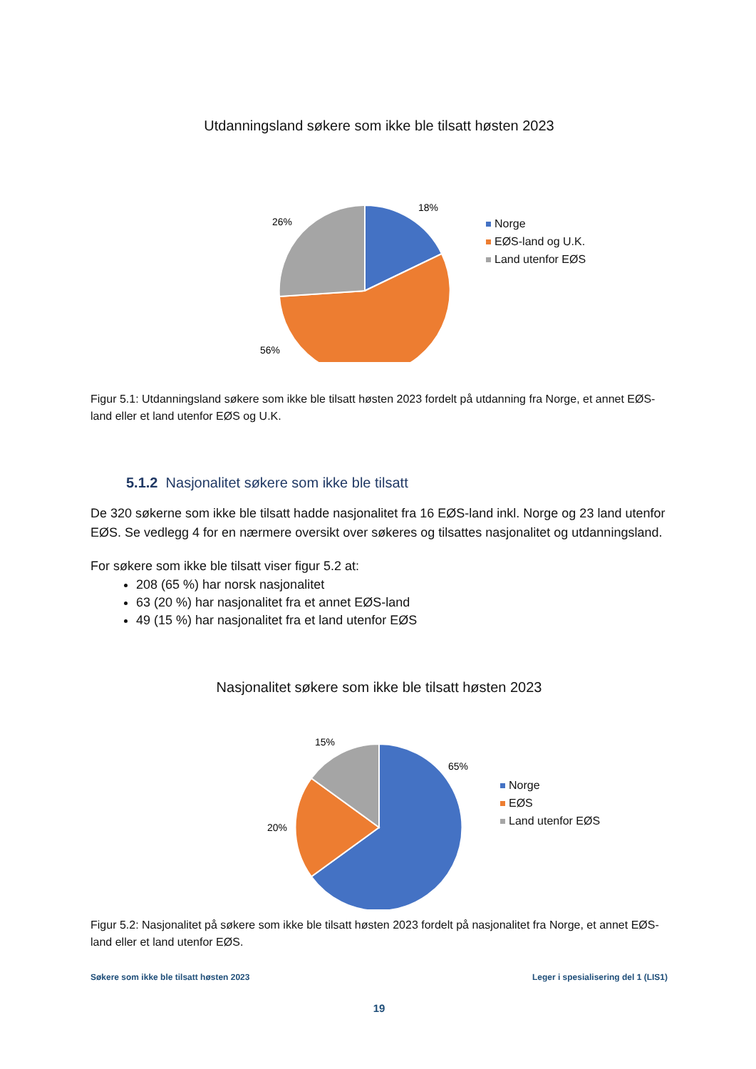Utdanningsland søkere som ikke ble tilsatt høsten 2023
18%
26%
56%
Norge
EØS-land og U.K.
Land utenfor EØS
Figur 5.1: Utdanningsland søkere som ikke ble tilsatt høsten 2023 fordelt på utdanning fra Norge, et annet EØS-land eller et land utenfor EØS og U.K.
5.1.2 Nasjonalitet søkere som ikke ble tilsatt
De 320 søkerne som ikke ble tilsatt hadde nasjonalitet fra 16 EØS-land inkl. Norge og 23 land utenfor EØS. Se vedlegg 4 for en nærmere oversikt over søkeres og tilsattes nasjonalitet og utdanningsland.
For søkere som ikke ble tilsatt viser figur 5.2 at:
208 (65 %) har norsk nasjonalitet
63 (20 %) har nasjonalitet fra et annet EØS-land
49 (15 %) har nasjonalitet fra et land utenfor EØS
Nasjonalitet søkere som ikke ble tilsatt høsten 2023
15%
65%
20%
Norge
EØS
Land utenfor EØS
Figur 5.2: Nasjonalitet på søkere som ikke ble tilsatt høsten 2023 fordelt på nasjonalitet fra Norge, et annet EØS-land eller et land utenfor EØS.
Søkere som ikke ble tilsatt høsten 2023 Leger i spesialisering del 1 (LIS1)
19